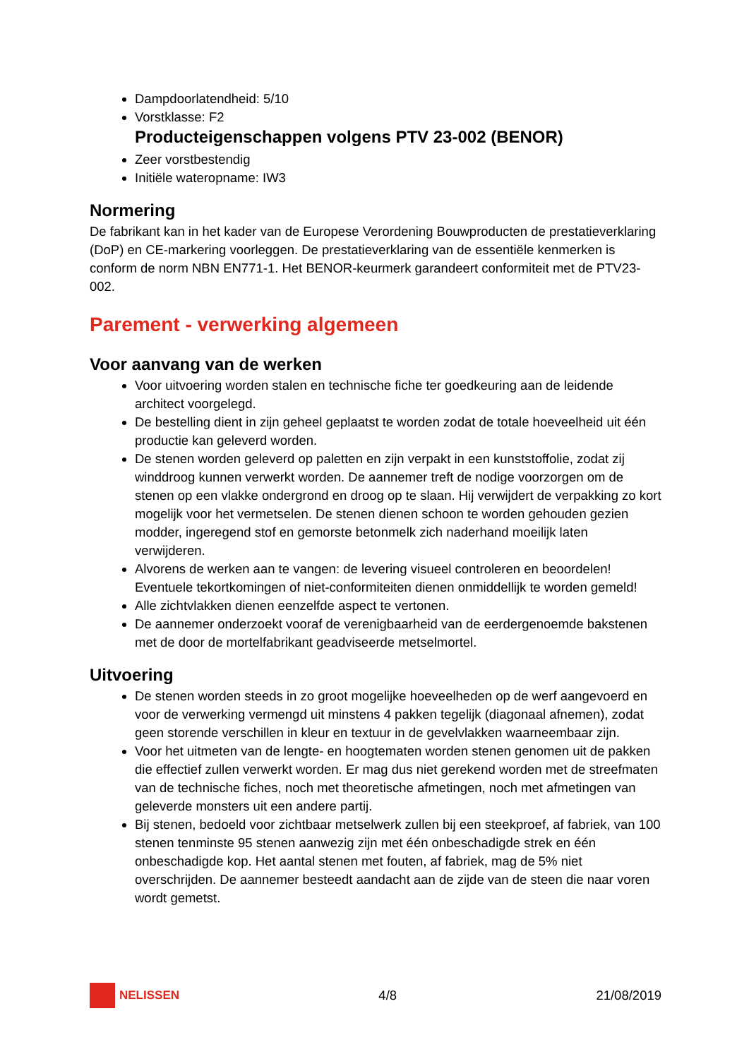Dampdoorlatendheid: 5/10
Vorstklasse: F2
Producteigenschappen volgens PTV 23-002 (BENOR)
Zeer vorstbestendig
Initiële wateropname: IW3
Normering
De fabrikant kan in het kader van de Europese Verordening Bouwproducten de prestatieverklaring (DoP) en CE-markering voorleggen. De prestatieverklaring van de essentiële kenmerken is conform de norm NBN EN771-1. Het BENOR-keurmerk garandeert conformiteit met de PTV23-002.
Parement - verwerking algemeen
Voor aanvang van de werken
Voor uitvoering worden stalen en technische fiche ter goedkeuring aan de leidende architect voorgelegd.
De bestelling dient in zijn geheel geplaatst te worden zodat de totale hoeveelheid uit één productie kan geleverd worden.
De stenen worden geleverd op paletten en zijn verpakt in een kunststoffolie, zodat zij winddroog kunnen verwerkt worden. De aannemer treft de nodige voorzorgen om de stenen op een vlakke ondergrond en droog op te slaan. Hij verwijdert de verpakking zo kort mogelijk voor het vermetselen. De stenen dienen schoon te worden gehouden gezien modder, ingeregend stof en gemorste betonmelk zich naderhand moeilijk laten verwijderen.
Alvorens de werken aan te vangen: de levering visueel controleren en beoordelen! Eventuele tekortkomingen of niet-conformiteiten dienen onmiddellijk te worden gemeld!
Alle zichtvlakken dienen eenzelfde aspect te vertonen.
De aannemer onderzoekt vooraf de verenigbaarheid van de eerdergenoemde bakstenen met de door de mortelfabrikant geadviseerde metselmortel.
Uitvoering
De stenen worden steeds in zo groot mogelijke hoeveelheden op de werf aangevoerd en voor de verwerking vermengd uit minstens 4 pakken tegelijk (diagonaal afnemen), zodat geen storende verschillen in kleur en textuur in de gevelvlakken waarneembaar zijn.
Voor het uitmeten van de lengte- en hoogtematen worden stenen genomen uit de pakken die effectief zullen verwerkt worden. Er mag dus niet gerekend worden met de streefmaten van de technische fiches, noch met theoretische afmetingen, noch met afmetingen van geleverde monsters uit een andere partij.
Bij stenen, bedoeld voor zichtbaar metselwerk zullen bij een steekproef, af fabriek, van 100 stenen tenminste 95 stenen aanwezig zijn met één onbeschadigde strek en één onbeschadigde kop. Het aantal stenen met fouten, af fabriek, mag de 5% niet overschrijden. De aannemer besteedt aandacht aan de zijde van de steen die naar voren wordt gemetst.
NELISSEN 4/8 21/08/2019